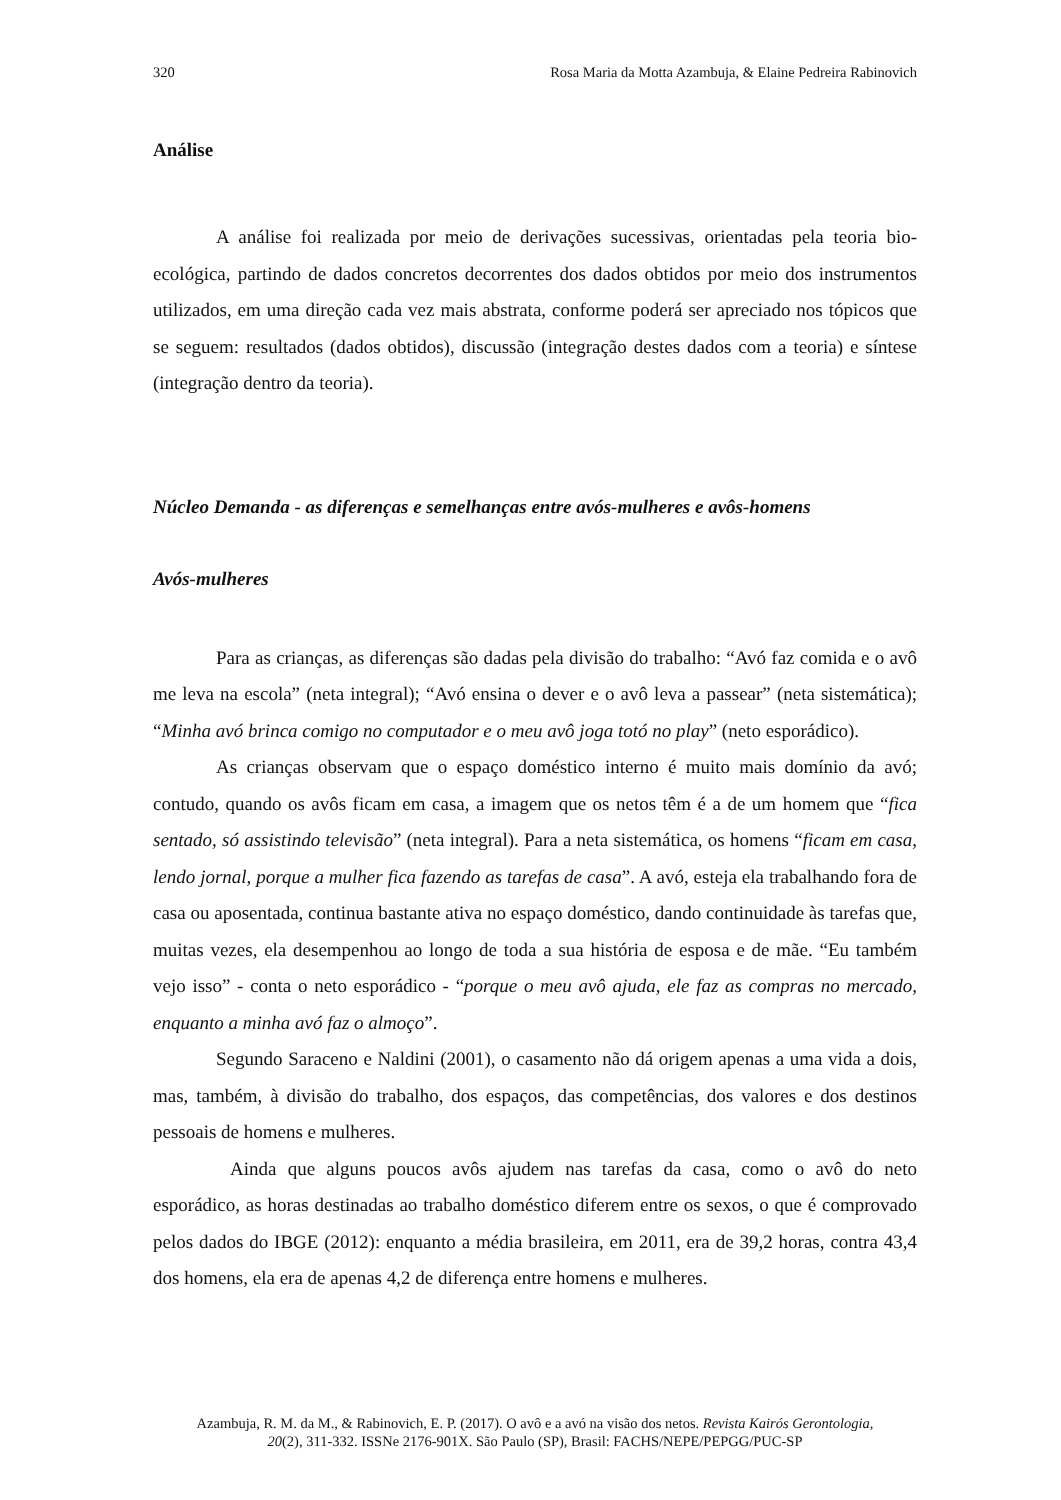320 Rosa Maria da Motta Azambuja, & Elaine Pedreira Rabinovich
Análise
A análise foi realizada por meio de derivações sucessivas, orientadas pela teoria bio-ecológica, partindo de dados concretos decorrentes dos dados obtidos por meio dos instrumentos utilizados, em uma direção cada vez mais abstrata, conforme poderá ser apreciado nos tópicos que se seguem: resultados (dados obtidos), discussão (integração destes dados com a teoria) e síntese (integração dentro da teoria).
Núcleo Demanda - as diferenças e semelhanças entre avós-mulheres e avôs-homens
Avós-mulheres
Para as crianças, as diferenças são dadas pela divisão do trabalho: “Avó faz comida e o avô me leva na escola” (neta integral); “Avó ensina o dever e o avô leva a passear” (neta sistemática); “Minha avó brinca comigo no computador e o meu avô joga totó no play” (neto esporádico).
As crianças observam que o espaço doméstico interno é muito mais domínio da avó; contudo, quando os avôs ficam em casa, a imagem que os netos têm é a de um homem que “fica sentado, só assistindo televisão” (neta integral). Para a neta sistemática, os homens “ficam em casa, lendo jornal, porque a mulher fica fazendo as tarefas de casa”. A avó, esteja ela trabalhando fora de casa ou aposentada, continua bastante ativa no espaço doméstico, dando continuidade às tarefas que, muitas vezes, ela desempenhou ao longo de toda a sua história de esposa e de mãe. “Eu também vejo isso” - conta o neto esporádico - “porque o meu avô ajuda, ele faz as compras no mercado, enquanto a minha avó faz o almoço”.
Segundo Saraceno e Naldini (2001), o casamento não dá origem apenas a uma vida a dois, mas, também, à divisão do trabalho, dos espaços, das competências, dos valores e dos destinos pessoais de homens e mulheres.
Ainda que alguns poucos avôs ajudem nas tarefas da casa, como o avô do neto esporádico, as horas destinadas ao trabalho doméstico diferem entre os sexos, o que é comprovado pelos dados do IBGE (2012): enquanto a média brasileira, em 2011, era de 39,2 horas, contra 43,4 dos homens, ela era de apenas 4,2 de diferença entre homens e mulheres.
Azambuja, R. M. da M., & Rabinovich, E. P. (2017). O avô e a avó na visão dos netos. Revista Kairós Gerontologia,
20(2), 311-332. ISSNe 2176-901X. São Paulo (SP), Brasil: FACHS/NEPE/PEPGG/PUC-SP